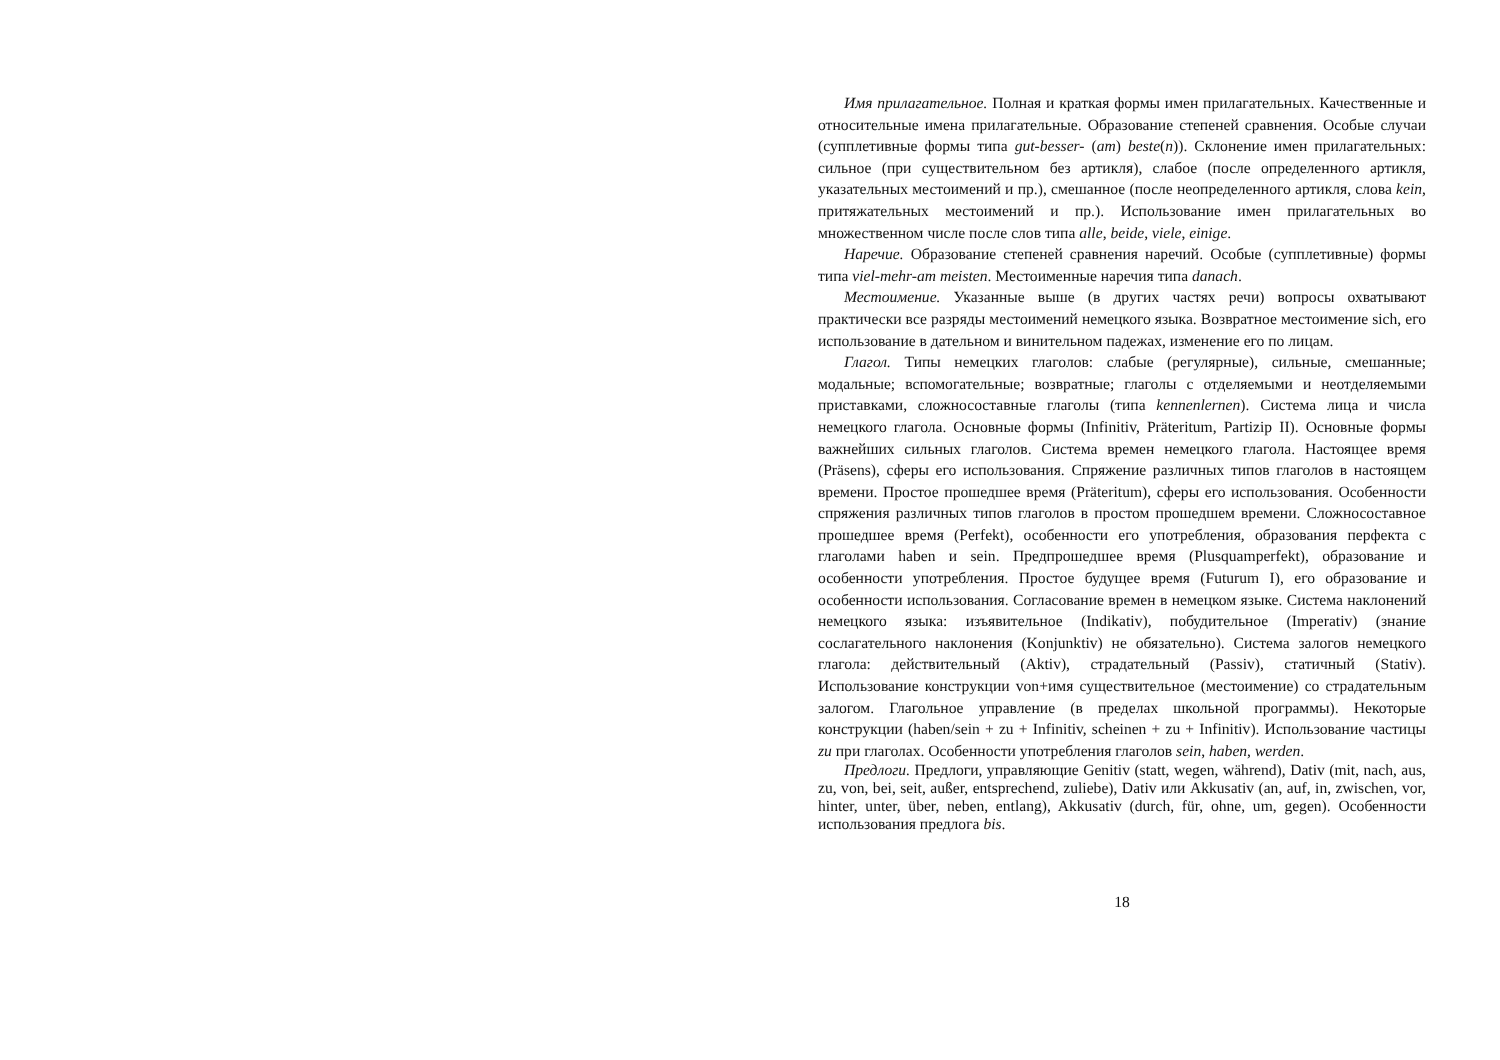Имя прилагательное. Полная и краткая формы имен прилагательных. Качественные и относительные имена прилагательные. Образование степеней сравнения. Особые случаи (супплетивные формы типа gut-besser- (am) beste(n)). Склонение имен прилагательных: сильное (при существительном без артикля), слабое (после определенного артикля, указательных местоимений и пр.), смешанное (после неопределенного артикля, слова kein, притяжательных местоимений и пр.). Использование имен прилагательных во множественном числе после слов типа alle, beide, viele, einige.
Наречие. Образование степеней сравнения наречий. Особые (супплетивные) формы типа viel-mehr-am meisten. Местоименные наречия типа danach.
Местоимение. Указанные выше (в других частях речи) вопросы охватывают практически все разряды местоимений немецкого языка. Возвратное местоимение sich, его использование в дательном и винительном падежах, изменение его по лицам.
Глагол. Типы немецких глаголов: слабые (регулярные), сильные, смешанные; модальные; вспомогательные; возвратные; глаголы с отделяемыми и неотделяемыми приставками, сложносоставные глаголы (типа kennenlernen). Система лица и числа немецкого глагола. Основные формы (Infinitiv, Präteritum, Partizip II). Основные формы важнейших сильных глаголов. Система времен немецкого глагола. Настоящее время (Präsens), сферы его использования. Спряжение различных типов глаголов в настоящем времени. Простое прошедшее время (Präteritum), сферы его использования. Особенности спряжения различных типов глаголов в простом прошедшем времени. Сложносоставное прошедшее время (Perfekt), особенности его употребления, образования перфекта с глаголами haben и sein. Предпрошедшее время (Plusquamperfekt), образование и особенности употребления. Простое будущее время (Futurum I), его образование и особенности использования. Согласование времен в немецком языке. Система наклонений немецкого языка: изъявительное (Indikativ), побудительное (Imperativ) (знание сослагательного наклонения (Konjunktiv) не обязательно). Система залогов немецкого глагола: действительный (Aktiv), страдательный (Passiv), статичный (Stativ). Использование конструкции von+имя существительное (местоимение) со страдательным залогом. Глагольное управление (в пределах школьной программы). Некоторые конструкции (haben/sein + zu + Infinitiv, scheinen + zu + Infinitiv). Использование частицы zu при глаголах. Особенности употребления глаголов sein, haben, werden.
Предлоги. Предлоги, управляющие Genitiv (statt, wegen, während), Dativ (mit, nach, aus, zu, von, bei, seit, außer, entsprechend, zuliebe), Dativ или Akkusativ (an, auf, in, zwischen, vor, hinter, unter, über, neben, entlang), Akkusativ (durch, für, ohne, um, gegen). Особенности использования предлога bis.
18